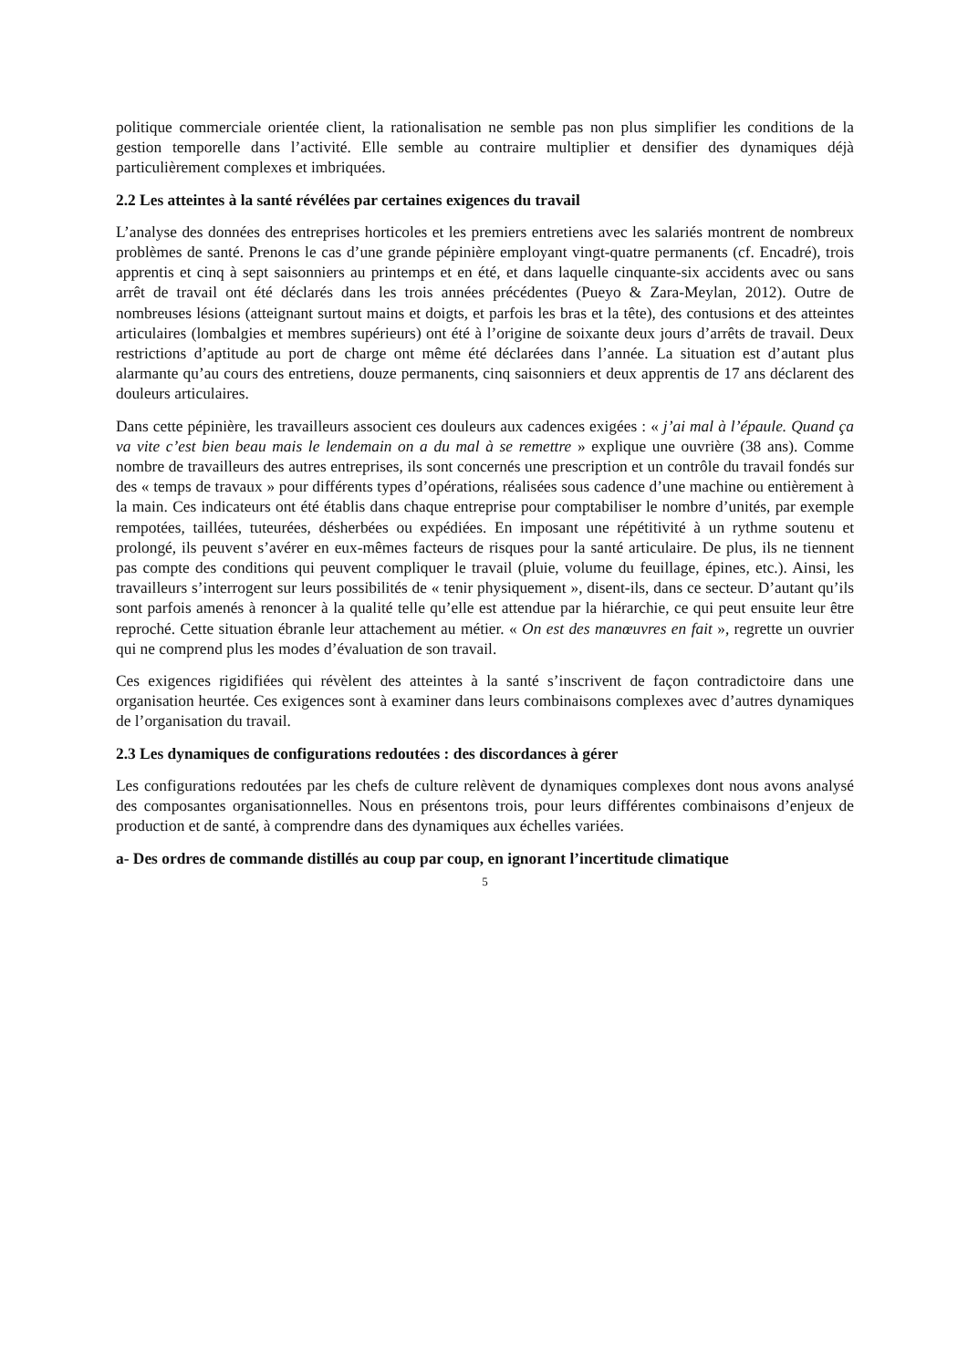politique commerciale orientée client, la rationalisation ne semble pas non plus simplifier les conditions de la gestion temporelle dans l’activité. Elle semble au contraire multiplier et densifier des dynamiques déjà particulièrement complexes et imbriquées.
2.2 Les atteintes à la santé révélées par certaines exigences du travail
L’analyse des données des entreprises horticoles et les premiers entretiens avec les salariés montrent de nombreux problèmes de santé. Prenons le cas d’une grande pépinière employant vingt-quatre permanents (cf. Encadré), trois apprentis et cinq à sept saisonniers au printemps et en été, et dans laquelle cinquante-six accidents avec ou sans arrêt de travail ont été déclarés dans les trois années précédentes (Pueyo & Zara-Meylan, 2012). Outre de nombreuses lésions (atteignant surtout mains et doigts, et parfois les bras et la tête), des contusions et des atteintes articulaires (lombalgies et membres supérieurs) ont été à l’origine de soixante deux jours d’arrêts de travail. Deux restrictions d’aptitude au port de charge ont même été déclarées dans l’année. La situation est d’autant plus alarmante qu’au cours des entretiens, douze permanents, cinq saisonniers et deux apprentis de 17 ans déclarent des douleurs articulaires.
Dans cette pépinière, les travailleurs associent ces douleurs aux cadences exigées : « j’ai mal à l’épaule. Quand ça va vite c’est bien beau mais le lendemain on a du mal à se remettre » explique une ouvrière (38 ans). Comme nombre de travailleurs des autres entreprises, ils sont concernés une prescription et un contrôle du travail fondés sur des « temps de travaux » pour différents types d’opérations, réalisées sous cadence d’une machine ou entièrement à la main. Ces indicateurs ont été établis dans chaque entreprise pour comptabiliser le nombre d’unités, par exemple rempotées, taillées, tuteurées, désherbées ou expédiées. En imposant une répétitivité à un rythme soutenu et prolongé, ils peuvent s’avérer en eux-mêmes facteurs de risques pour la santé articulaire. De plus, ils ne tiennent pas compte des conditions qui peuvent compliquer le travail (pluie, volume du feuillage, épines, etc.). Ainsi, les travailleurs s’interrogent sur leurs possibilités de « tenir physiquement », disent-ils, dans ce secteur. D’autant qu’ils sont parfois amenés à renoncer à la qualité telle qu’elle est attendue par la hiérarchie, ce qui peut ensuite leur être reproché. Cette situation ébranle leur attachement au métier. « On est des manœuvres en fait », regrette un ouvrier qui ne comprend plus les modes d’évaluation de son travail.
Ces exigences rigidifiées qui révèlent des atteintes à la santé s’inscrivent de façon contradictoire dans une organisation heurtée. Ces exigences sont à examiner dans leurs combinaisons complexes avec d’autres dynamiques de l’organisation du travail.
2.3 Les dynamiques de configurations redoutées : des discordances à gérer
Les configurations redoutées par les chefs de culture relèvent de dynamiques complexes dont nous avons analysé des composantes organisationnelles. Nous en présentons trois, pour leurs différentes combinaisons d’enjeux de production et de santé, à comprendre dans des dynamiques aux échelles variées.
a- Des ordres de commande distillés au coup par coup, en ignorant l’incertitude climatique
5